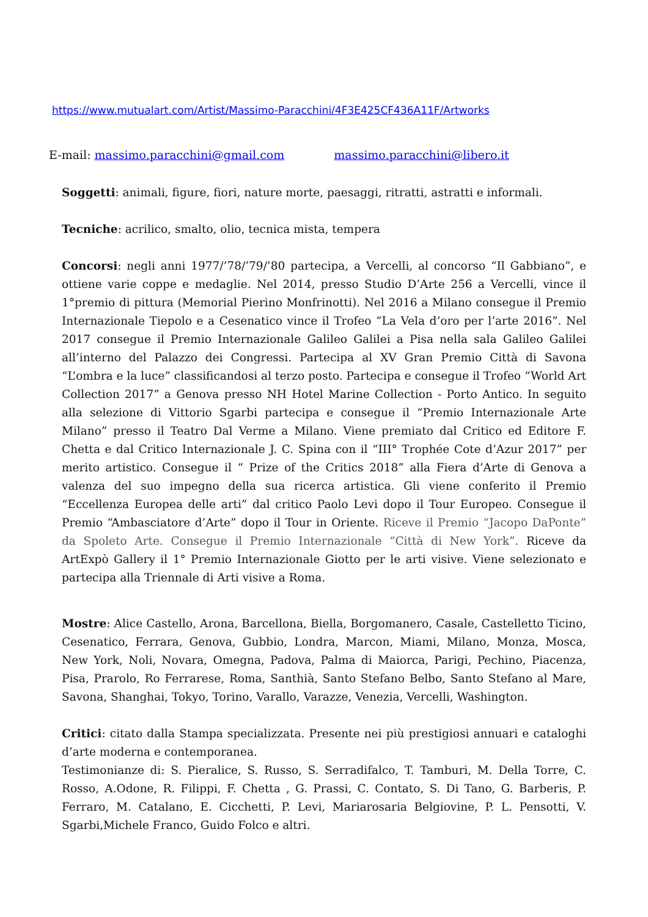https://www.mutualart.com/Artist/Massimo-Paracchini/4F3E425CF436A11F/Artworks
E-mail: massimo.paracchini@gmail.com massimo.paracchini@libero.it
Soggetti: animali, figure, fiori, nature morte, paesaggi, ritratti, astratti e informali.
Tecniche: acrilico, smalto, olio, tecnica mista, tempera
Concorsi: negli anni 1977/’78/’79/’80 partecipa, a Vercelli, al concorso “Il Gabbiano”, e ottiene varie coppe e medaglie. Nel 2014, presso Studio D’Arte 256 a Vercelli, vince il 1°premio di pittura (Memorial Pierino Monfrinotti). Nel 2016 a Milano consegue il Premio Internazionale Tiepolo e a Cesenatico vince il Trofeo “La Vela d’oro per l’arte 2016”. Nel 2017 consegue il Premio Internazionale Galileo Galilei a Pisa nella sala Galileo Galilei all’interno del Palazzo dei Congressi. Partecipa al XV Gran Premio Città di Savona “L’ombra e la luce” classificandosi al terzo posto. Partecipa e consegue il Trofeo “World Art Collection 2017” a Genova presso NH Hotel Marine Collection - Porto Antico. In seguito alla selezione di Vittorio Sgarbi partecipa e consegue il “Premio Internazionale Arte Milano” presso il Teatro Dal Verme a Milano. Viene premiato dal Critico ed Editore F. Chetta e dal Critico Internazionale J. C. Spina con il “III° Trophée Cote d’Azur 2017” per merito artistico. Consegue il “ Prize of the Critics 2018” alla Fiera d’Arte di Genova a valenza del suo impegno della sua ricerca artistica. Gli viene conferito il Premio “Eccellenza Europea delle arti” dal critico Paolo Levi dopo il Tour Europeo. Consegue il Premio “Ambasciatore d’Arte” dopo il Tour in Oriente. Riceve il Premio “Jacopo DaPonte” da Spoleto Arte. Consegue il Premio Internazionale “Città di New York”. Riceve da ArtExpò Gallery il 1° Premio Internazionale Giotto per le arti visive. Viene selezionato e partecipa alla Triennale di Arti visive a Roma.
Mostre: Alice Castello, Arona, Barcellona, Biella, Borgomanero, Casale, Castelletto Ticino, Cesenatico, Ferrara, Genova, Gubbio, Londra, Marcon, Miami, Milano, Monza, Mosca, New York, Noli, Novara, Omegna, Padova, Palma di Maiorca, Parigi, Pechino, Piacenza, Pisa, Prarolo, Ro Ferrarese, Roma, Santhià, Santo Stefano Belbo, Santo Stefano al Mare, Savona, Shanghai, Tokyo, Torino, Varallo, Varazze, Venezia, Vercelli, Washington.
Critici: citato dalla Stampa specializzata. Presente nei più prestigiosi annuari e cataloghi d’arte moderna e contemporanea.
Testimonianze di: S. Pieralice, S. Russo, S. Serradifalco, T. Tamburi, M. Della Torre, C. Rosso, A.Odone, R. Filippi, F. Chetta , G. Prassi, C. Contato, S. Di Tano, G. Barberis, P. Ferraro, M. Catalano, E. Cicchetti, P. Levi, Mariarosaria Belgiovine, P. L. Pensotti, V. Sgarbi,Michele Franco, Guido Folco e altri.